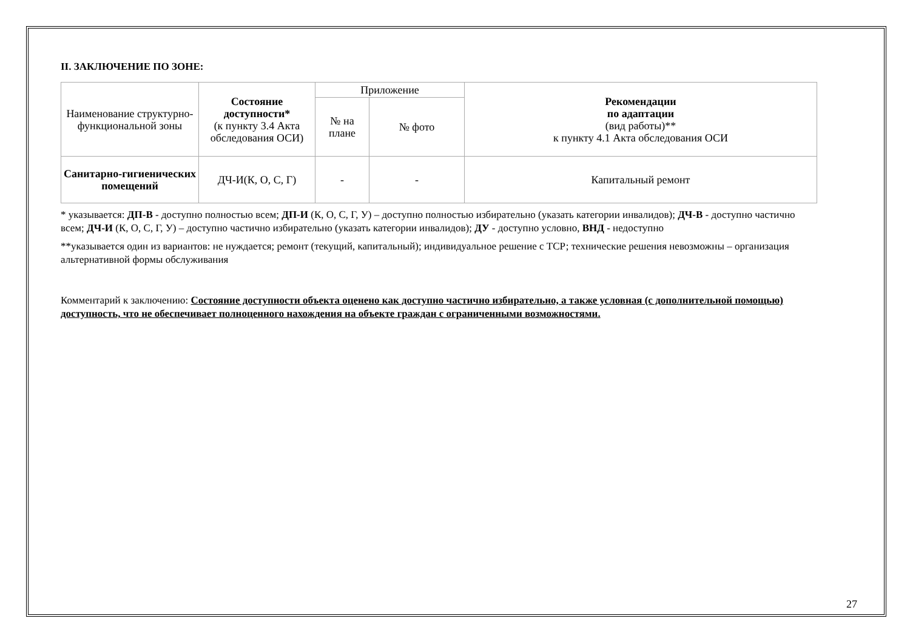II. ЗАКЛЮЧЕНИЕ ПО ЗОНЕ:
| Наименование структурно-функциональной зоны | Состояние доступности* (к пункту 3.4 Акта обследования ОСИ) | Приложение | | Рекомендации по адаптации (вид работы)** к пункту 4.1 Акта обследования ОСИ |
| --- | --- | --- | --- | --- |
| | | № на плане | № фото | |
| Санитарно-гигиенических помещений | ДЧ-И(К, О, С, Г) | - | - | Капитальный ремонт |
* указывается: ДП-В - доступно полностью всем; ДП-И (К, О, С, Г, У) – доступно полностью избирательно (указать категории инвалидов); ДЧ-В - доступно частично всем; ДЧ-И (К, О, С, Г, У) – доступно частично избирательно (указать категории инвалидов); ДУ - доступно условно, ВНД - недоступно
**указывается один из вариантов: не нуждается; ремонт (текущий, капитальный); индивидуальное решение с ТСР; технические решения невозможны – организация альтернативной формы обслуживания
Комментарий к заключению: Состояние доступности объекта оценено как доступно частично избирательно, а также условная (с дополнительной помощью) доступность, что не обеспечивает полноценного нахождения на объекте граждан с ограниченными возможностями.
27